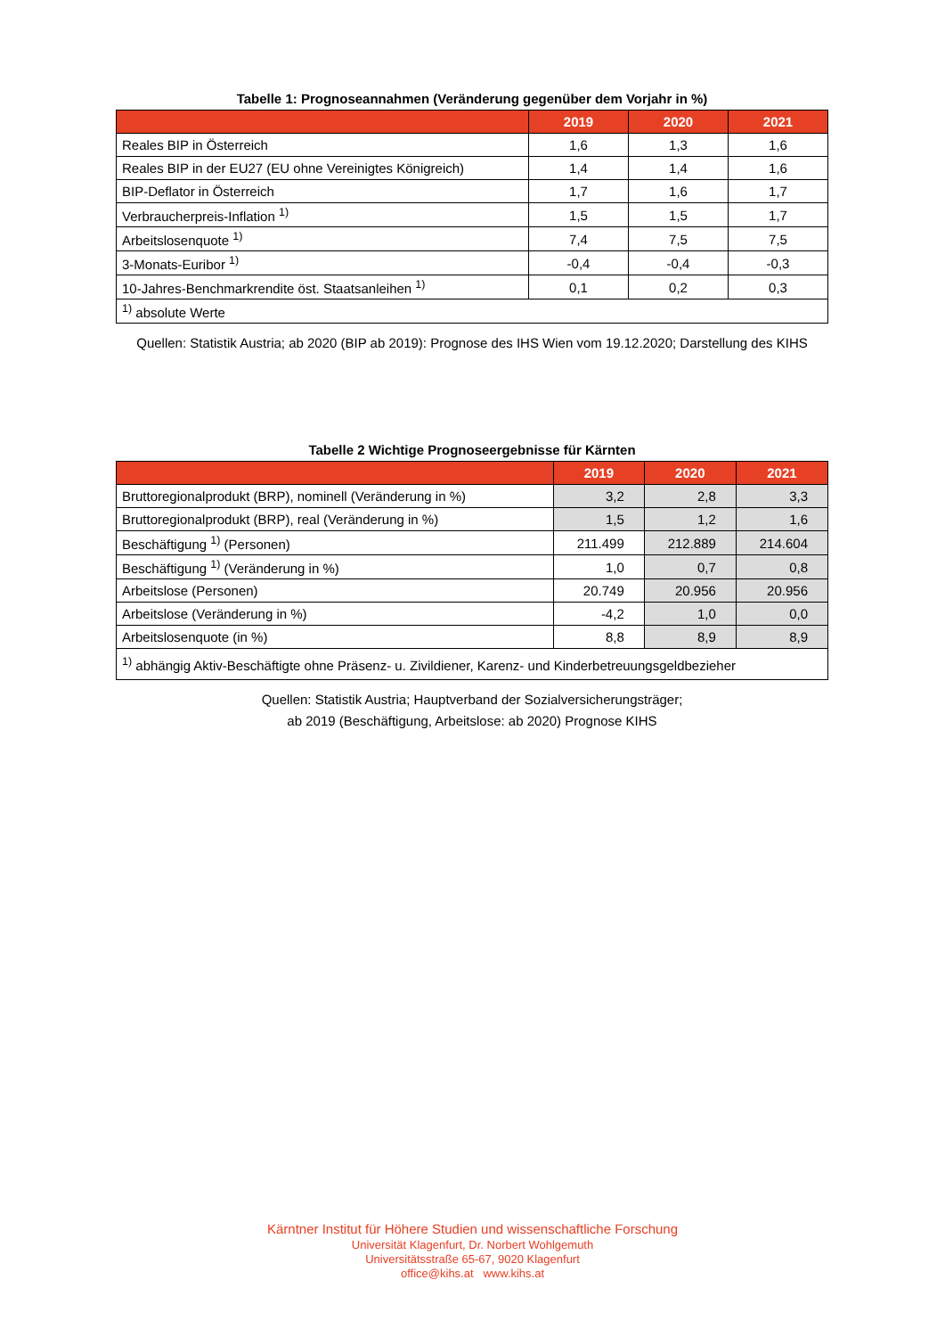Tabelle 1: Prognoseannahmen (Veränderung gegenüber dem Vorjahr in %)
| | 2019 | 2020 | 2021 |
| --- | --- | --- | --- |
| Reales BIP in Österreich | 1,6 | 1,3 | 1,6 |
| Reales BIP in der EU27 (EU ohne Vereinigtes Königreich) | 1,4 | 1,4 | 1,6 |
| BIP-Deflator in Österreich | 1,7 | 1,6 | 1,7 |
| Verbraucherpreis-Inflation <sup>1)</sup> | 1,5 | 1,5 | 1,7 |
| Arbeitslosenquote <sup>1)</sup> | 7,4 | 7,5 | 7,5 |
| 3-Monats-Euribor <sup>1)</sup> | -0,4 | -0,4 | -0,3 |
| 10-Jahres-Benchmarkrendite öst. Staatsanleihen <sup>1)</sup> | 0,1 | 0,2 | 0,3 |
| <sup>1)</sup> absolute Werte | | | |
Quellen: Statistik Austria; ab 2020 (BIP ab 2019): Prognose des IHS Wien vom 19.12.2020; Darstellung des KIHS
Tabelle 2 Wichtige Prognoseergebnisse für Kärnten
| | 2019 | 2020 | 2021 |
| --- | --- | --- | --- |
| Bruttoregionalprodukt (BRP), nominell (Veränderung in %) | 3,2 | 2,8 | 3,3 |
| Bruttoregionalprodukt (BRP), real (Veränderung in %) | 1,5 | 1,2 | 1,6 |
| Beschäftigung <sup>1)</sup> (Personen) | 211.499 | 212.889 | 214.604 |
| Beschäftigung <sup>1)</sup> (Veränderung in %) | 1,0 | 0,7 | 0,8 |
| Arbeitslose (Personen) | 20.749 | 20.956 | 20.956 |
| Arbeitslose (Veränderung in %) | -4,2 | 1,0 | 0,0 |
| Arbeitslosenquote (in %) | 8,8 | 8,9 | 8,9 |
| <sup>1)</sup> abhängig Aktiv-Beschäftigte ohne Präsenz- u. Zivildiener, Karenz- und Kinderbetreuungsgeldbezieher | | | |
Quellen: Statistik Austria; Hauptverband der Sozialversicherungsträger;
ab 2019 (Beschäftigung, Arbeitslose: ab 2020) Prognose KIHS
Kärntner Institut für Höhere Studien und wissenschaftliche Forschung
Universität Klagenfurt, Dr. Norbert Wohlgemuth
Universitätsstraße 65-67, 9020 Klagenfurt
office@kihs.at www.kihs.at